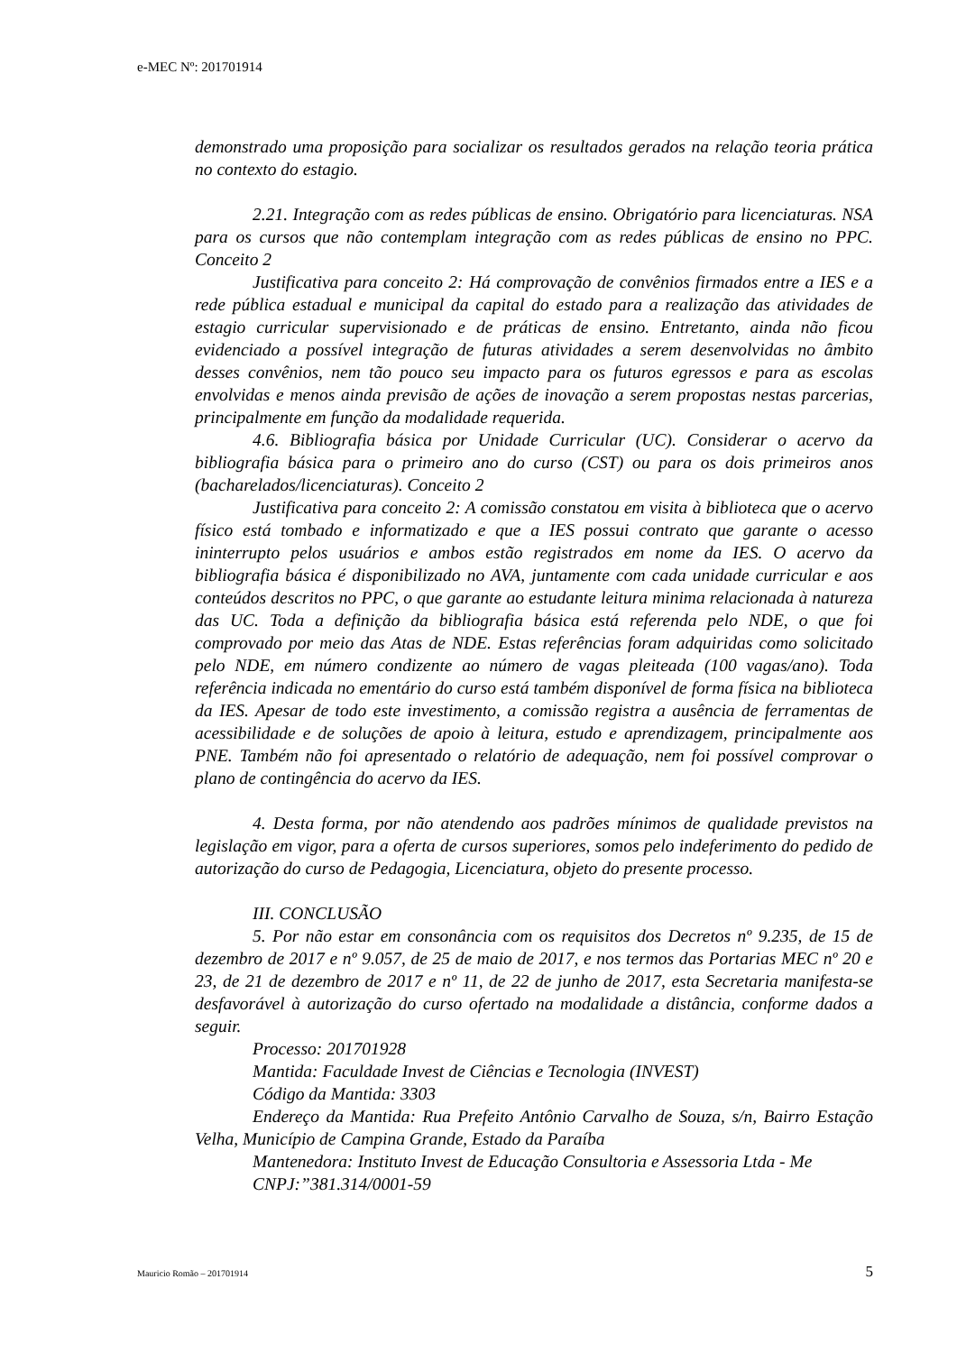e-MEC Nº: 201701914
demonstrado uma proposição para socializar os resultados gerados na relação teoria prática no contexto do estagio.
2.21. Integração com as redes públicas de ensino. Obrigatório para licenciaturas. NSA para os cursos que não contemplam integração com as redes públicas de ensino no PPC. Conceito 2
Justificativa para conceito 2: Há comprovação de convênios firmados entre a IES e a rede pública estadual e municipal da capital do estado para a realização das atividades de estagio curricular supervisionado e de práticas de ensino. Entretanto, ainda não ficou evidenciado a possível integração de futuras atividades a serem desenvolvidas no âmbito desses convênios, nem tão pouco seu impacto para os futuros egressos e para as escolas envolvidas e menos ainda previsão de ações de inovação a serem propostas nestas parcerias, principalmente em função da modalidade requerida.
4.6. Bibliografia básica por Unidade Curricular (UC). Considerar o acervo da bibliografia básica para o primeiro ano do curso (CST) ou para os dois primeiros anos (bacharelados/licenciaturas). Conceito 2
Justificativa para conceito 2: A comissão constatou em visita à biblioteca que o acervo físico está tombado e informatizado e que a IES possui contrato que garante o acesso ininterrupto pelos usuários e ambos estão registrados em nome da IES. O acervo da bibliografia básica é disponibilizado no AVA, juntamente com cada unidade curricular e aos conteúdos descritos no PPC, o que garante ao estudante leitura minima relacionada à natureza das UC. Toda a definição da bibliografia básica está referenda pelo NDE, o que foi comprovado por meio das Atas de NDE. Estas referências foram adquiridas como solicitado pelo NDE, em número condizente ao número de vagas pleiteada (100 vagas/ano). Toda referência indicada no ementário do curso está também disponível de forma física na biblioteca da IES. Apesar de todo este investimento, a comissão registra a ausência de ferramentas de acessibilidade e de soluções de apoio à leitura, estudo e aprendizagem, principalmente aos PNE. Também não foi apresentado o relatório de adequação, nem foi possível comprovar o plano de contingência do acervo da IES.
4. Desta forma, por não atendendo aos padrões mínimos de qualidade previstos na legislação em vigor, para a oferta de cursos superiores, somos pelo indeferimento do pedido de autorização do curso de Pedagogia, Licenciatura, objeto do presente processo.
III. CONCLUSÃO
5. Por não estar em consonância com os requisitos dos Decretos nº 9.235, de 15 de dezembro de 2017 e nº 9.057, de 25 de maio de 2017, e nos termos das Portarias MEC nº 20 e 23, de 21 de dezembro de 2017 e nº 11, de 22 de junho de 2017, esta Secretaria manifesta-se desfavorável à autorização do curso ofertado na modalidade a distância, conforme dados a seguir.
Processo: 201701928
Mantida: Faculdade Invest de Ciências e Tecnologia (INVEST)
Código da Mantida: 3303
Endereço da Mantida: Rua Prefeito Antônio Carvalho de Souza, s/n, Bairro Estação Velha, Município de Campina Grande, Estado da Paraíba
Mantenedora: Instituto Invest de Educação Consultoria e Assessoria Ltda - Me
CNPJ:”381.314/0001-59
Mauricio Romão – 201701914 5